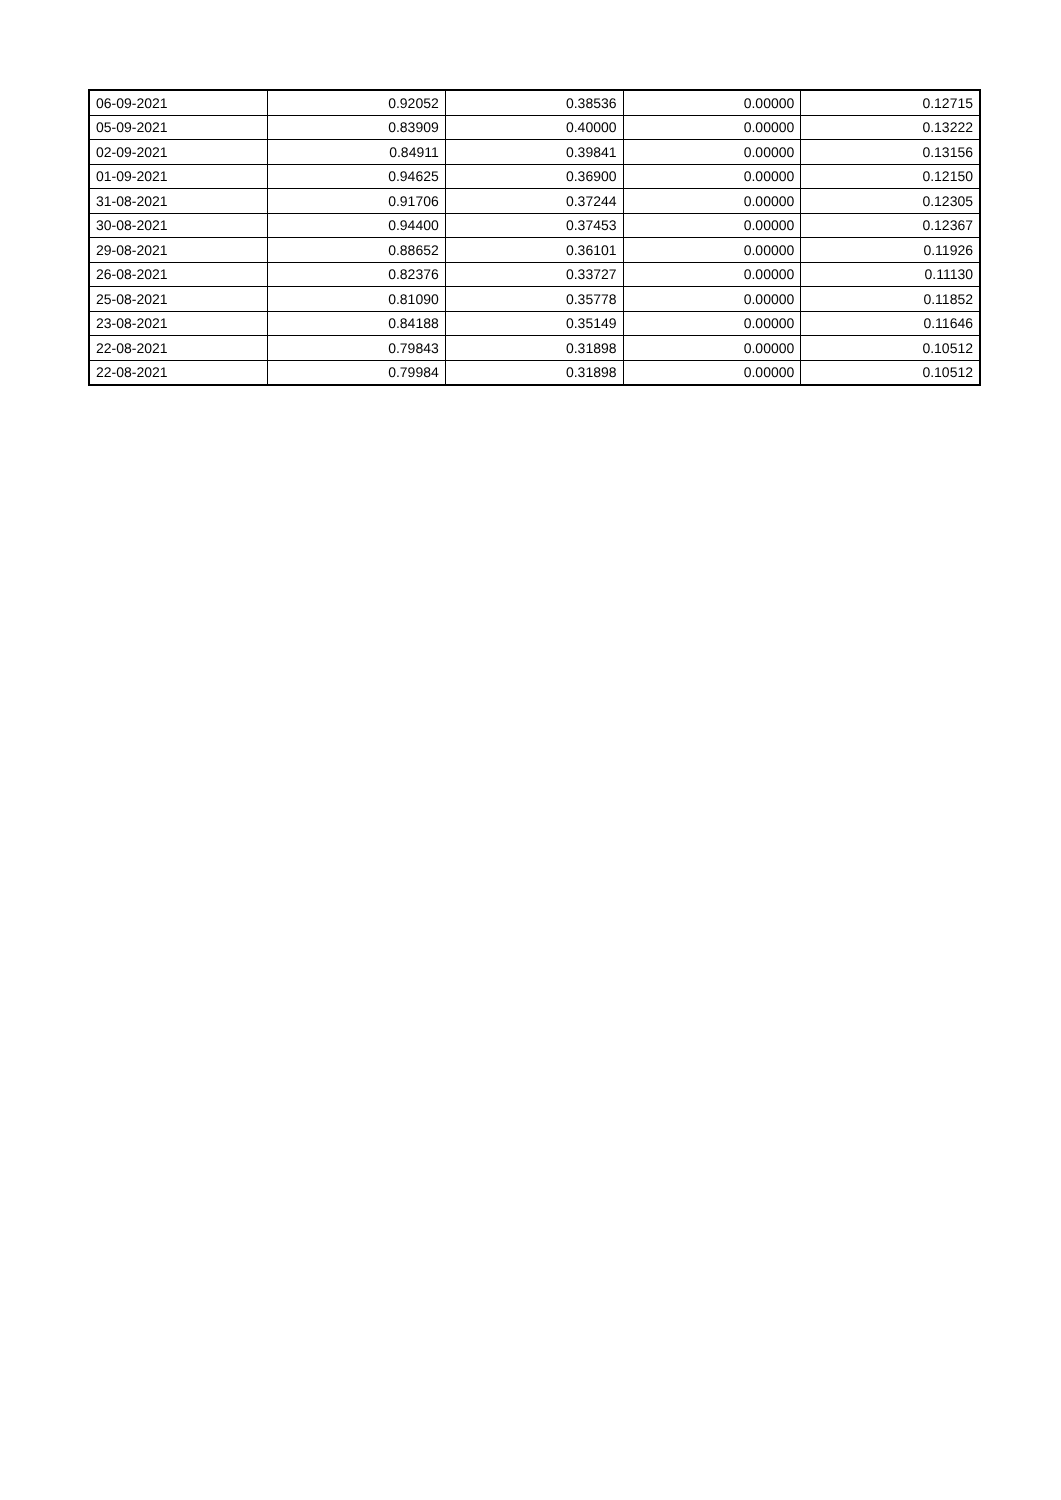| 06-09-2021 | 0.92052 | 0.38536 | 0.00000 | 0.12715 |
| 05-09-2021 | 0.83909 | 0.40000 | 0.00000 | 0.13222 |
| 02-09-2021 | 0.84911 | 0.39841 | 0.00000 | 0.13156 |
| 01-09-2021 | 0.94625 | 0.36900 | 0.00000 | 0.12150 |
| 31-08-2021 | 0.91706 | 0.37244 | 0.00000 | 0.12305 |
| 30-08-2021 | 0.94400 | 0.37453 | 0.00000 | 0.12367 |
| 29-08-2021 | 0.88652 | 0.36101 | 0.00000 | 0.11926 |
| 26-08-2021 | 0.82376 | 0.33727 | 0.00000 | 0.11130 |
| 25-08-2021 | 0.81090 | 0.35778 | 0.00000 | 0.11852 |
| 23-08-2021 | 0.84188 | 0.35149 | 0.00000 | 0.11646 |
| 22-08-2021 | 0.79843 | 0.31898 | 0.00000 | 0.10512 |
| 22-08-2021 | 0.79984 | 0.31898 | 0.00000 | 0.10512 |